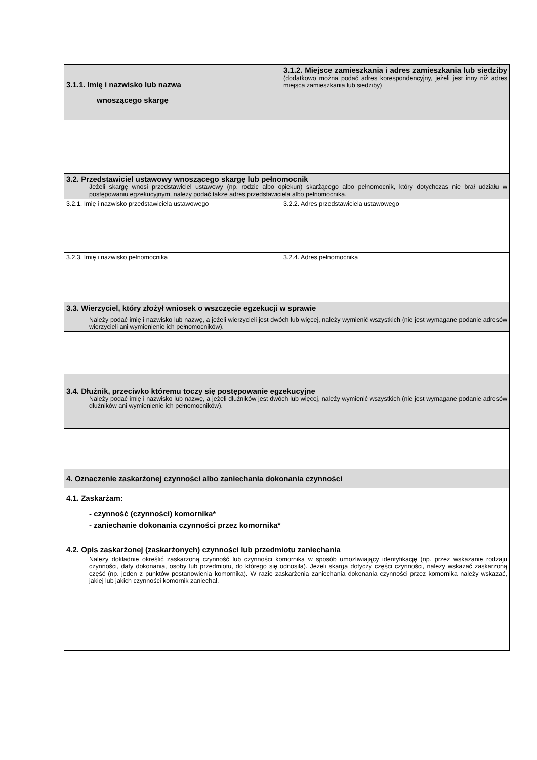| 3.1.1. Imię i nazwisko lub nazwa wnoszącego skargę | 3.1.2. Miejsce zamieszkania i adres zamieszkania lub siedziby (dodatkowo można podać adres korespondencyjny, jeżeli jest inny niż adres miejsca zamieszkania lub siedziby) |
| 3.2. Przedstawiciel ustawowy wnoszącego skargę lub pełnomocnik Jeżeli skargę wnosi przedstawiciel ustawowy (np. rodzic albo opiekun) skarżącego albo pełnomocnik, który dotychczas nie brał udziału w postępowaniu egzekucyjnym, należy podać także adres przedstawiciela albo pełnomocnika. | |
| 3.2.1. Imię i nazwisko przedstawiciela ustawowego | 3.2.2. Adres przedstawiciela ustawowego |
| 3.2.3. Imię i nazwisko pełnomocnika | 3.2.4. Adres pełnomocnika |
| 3.3. Wierzyciel, który złożył wniosek o wszczęcie egzekucji w sprawie Należy podać imię i nazwisko lub nazwę, a jeżeli wierzycieli jest dwóch lub więcej, należy wymienić wszystkich (nie jest wymagane podanie adresów wierzycieli ani wymienienie ich pełnomocników). | |
| 3.4. Dłużnik, przeciwko któremu toczy się postępowanie egzekucyjne Należy podać imię i nazwisko lub nazwę, a jeżeli dłużników jest dwóch lub więcej, należy wymienić wszystkich (nie jest wymagane podanie adresów dłużników ani wymienienie ich pełnomocników). | |
| 4. Oznaczenie zaskarżonej czynności albo zaniechania dokonania czynności | |
| 4.1. Zaskarżam: - czynność (czynności) komornika* - zaniechanie dokonania czynności przez komornika* | |
| 4.2. Opis zaskarżonej (zaskarżonych) czynności lub przedmiotu zaniechania Należy dokładnie określić zaskarżoną czynność lub czynności komornika w sposób umożliwiający identyfikację (np. przez wskazanie rodzaju czynności, daty dokonania, osoby lub przedmiotu, do którego się odnosiła). Jeżeli skarga dotyczy części czynności, należy wskazać zaskarżoną część (np. jeden z punktów postanowienia komornika). W razie zaskarżenia zaniechania dokonania czynności przez komornika należy wskazać, jakiej lub jakich czynności komornik zaniechał. | |